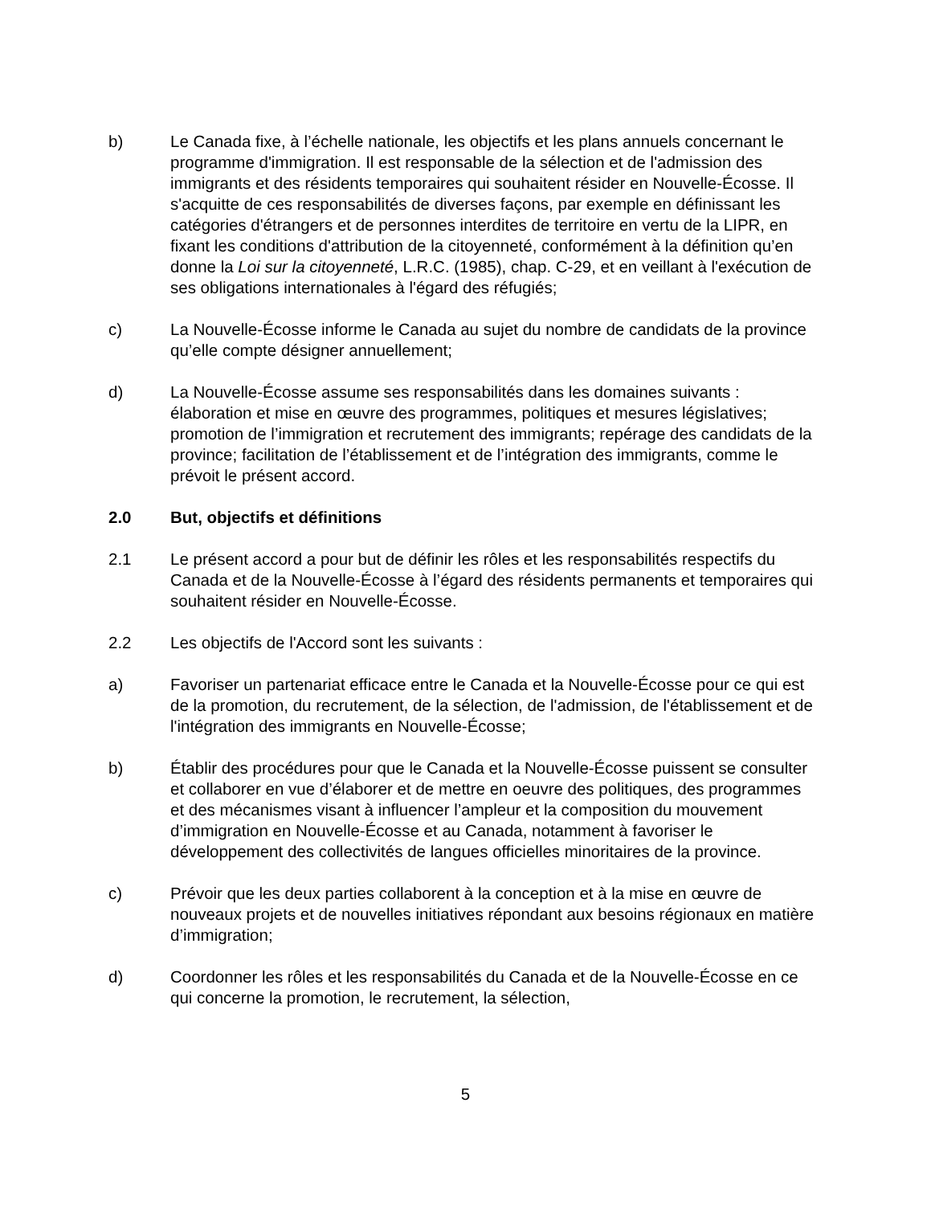b) Le Canada fixe, à l’échelle nationale, les objectifs et les plans annuels concernant le programme d'immigration. Il est responsable de la sélection et de l'admission des immigrants et des résidents temporaires qui souhaitent résider en Nouvelle-Écosse. Il s'acquitte de ces responsabilités de diverses façons, par exemple en définissant les catégories d'étrangers et de personnes interdites de territoire en vertu de la LIPR, en fixant les conditions d'attribution de la citoyenneté, conformément à la définition qu’en donne la Loi sur la citoyenneté, L.R.C. (1985), chap. C-29, et en veillant à l'exécution de ses obligations internationales à l'égard des réfugiés;
c) La Nouvelle-Écosse informe le Canada au sujet du nombre de candidats de la province qu’elle compte désigner annuellement;
d) La Nouvelle-Écosse assume ses responsabilités dans les domaines suivants : élaboration et mise en œuvre des programmes, politiques et mesures législatives; promotion de l’immigration et recrutement des immigrants; repérage des candidats de la province; facilitation de l’établissement et de l’intégration des immigrants, comme le prévoit le présent accord.
2.0 But, objectifs et définitions
2.1 Le présent accord a pour but de définir les rôles et les responsabilités respectifs du Canada et de la Nouvelle-Écosse à l’égard des résidents permanents et temporaires qui souhaitent résider en Nouvelle-Écosse.
2.2 Les objectifs de l'Accord sont les suivants :
a) Favoriser un partenariat efficace entre le Canada et la Nouvelle-Écosse pour ce qui est de la promotion, du recrutement, de la sélection, de l'admission, de l'établissement et de l'intégration des immigrants en Nouvelle-Écosse;
b) Établir des procédures pour que le Canada et la Nouvelle-Écosse puissent se consulter et collaborer en vue d’élaborer et de mettre en oeuvre des politiques, des programmes et des mécanismes visant à influencer l’ampleur et la composition du mouvement d’immigration en Nouvelle-Écosse et au Canada, notamment à favoriser le développement des collectivités de langues officielles minoritaires de la province.
c) Prévoir que les deux parties collaborent à la conception et à la mise en œuvre de nouveaux projets et de nouvelles initiatives répondant aux besoins régionaux en matière d’immigration;
d) Coordonner les rôles et les responsabilités du Canada et de la Nouvelle-Écosse en ce qui concerne la promotion, le recrutement, la sélection,
5